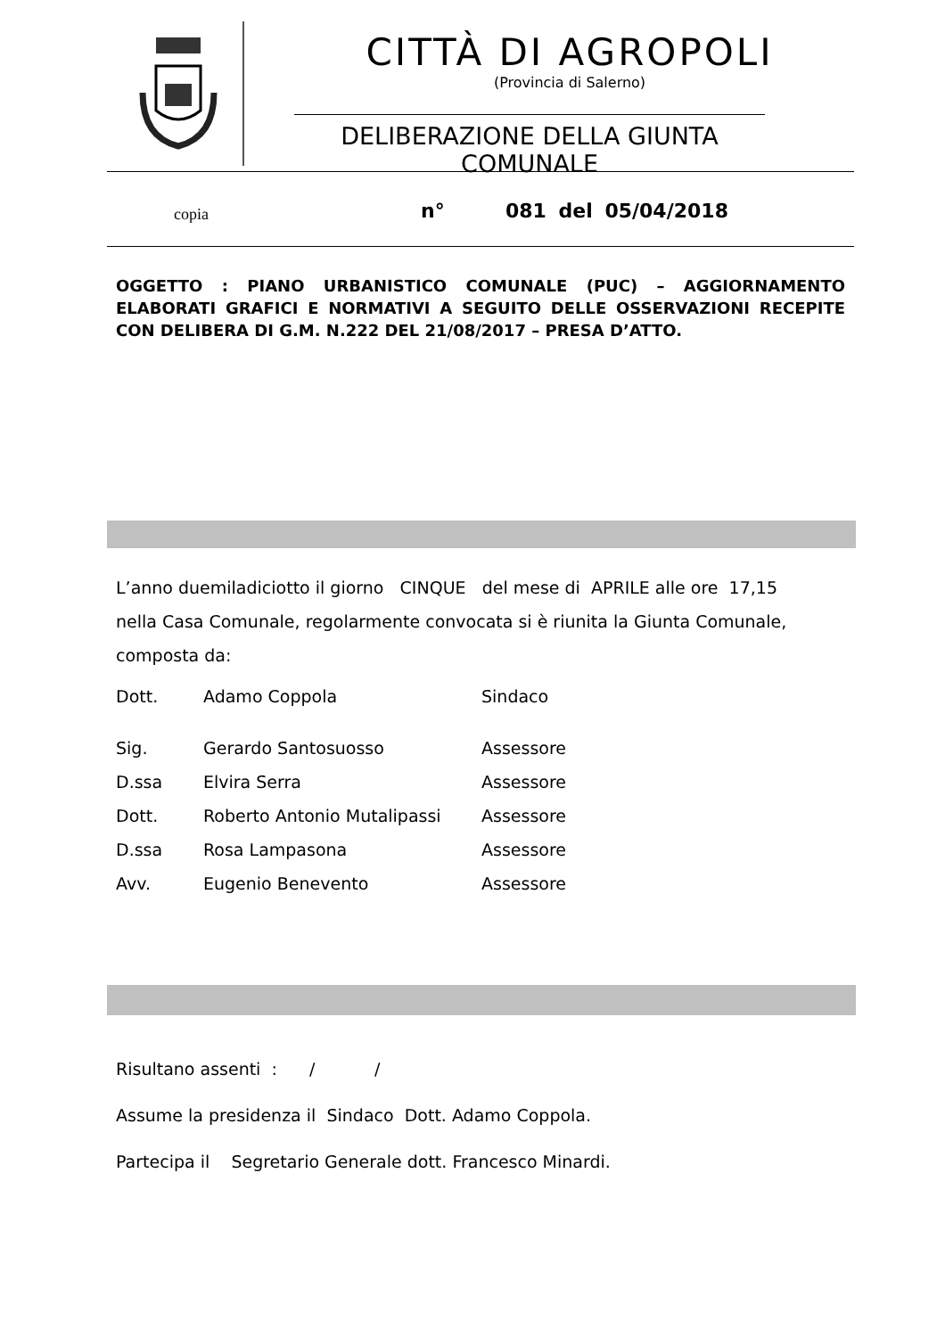CITTÀ DI AGROPOLI
(Provincia di Salerno)
DELIBERAZIONE DELLA GIUNTA COMUNALE
copia n° 081 del 05/04/2018
OGGETTO : PIANO URBANISTICO COMUNALE (PUC) – AGGIORNAMENTO ELABORATI GRAFICI E NORMATIVI A SEGUITO DELLE OSSERVAZIONI RECEPITE CON DELIBERA DI G.M. N.222 DEL 21/08/2017 – PRESA D’ATTO.
L’anno duemiladiciotto il giorno CINQUE del mese di APRILE alle ore 17,15
nella Casa Comunale, regolarmente convocata si è riunita la Giunta Comunale,
composta da:
| Dott. | Adamo Coppola | Sindaco |
| Sig. | Gerardo Santosuosso | Assessore |
| D.ssa | Elvira Serra | Assessore |
| Dott. | Roberto Antonio Mutalipassi | Assessore |
| D.ssa | Rosa Lampasona | Assessore |
| Avv. | Eugenio Benevento | Assessore |
Risultano assenti : / /
Assume la presidenza il Sindaco Dott. Adamo Coppola.
Partecipa il Segretario Generale dott. Francesco Minardi.